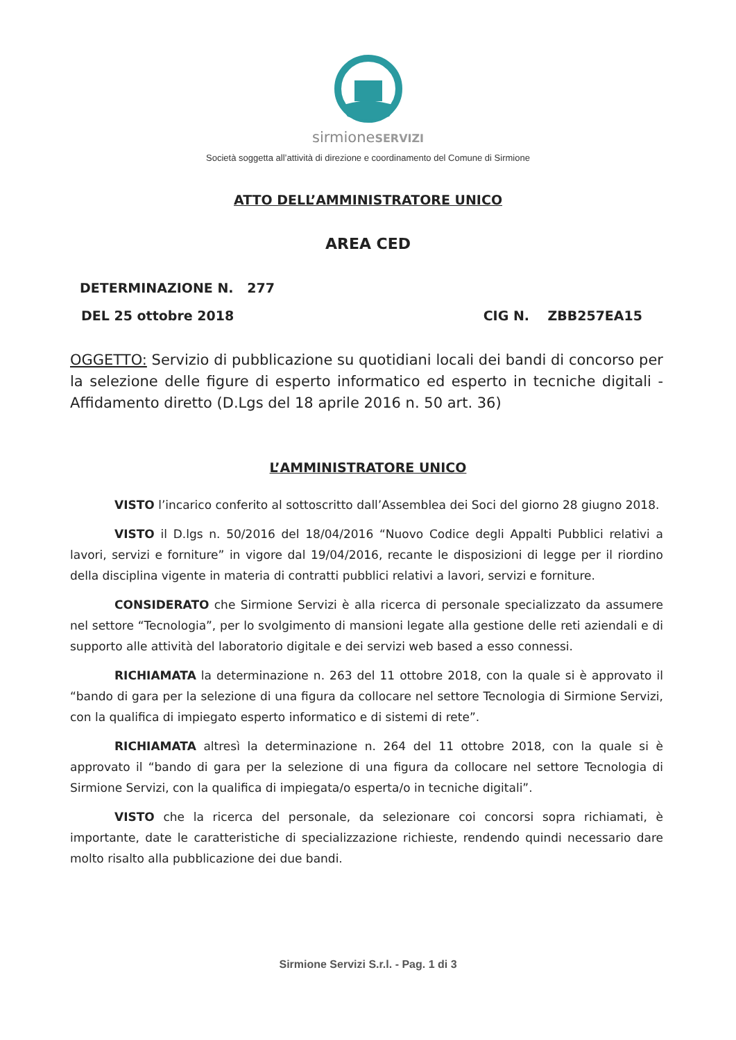sirmioneSERVIZI
Società soggetta all’attività di direzione e coordinamento del Comune di Sirmione
ATTO DELL’AMMINISTRATORE UNICO
AREA CED
DETERMINAZIONE N. 277
DEL 25 ottobre 2018 CIG N. ZBB257EA15
OGGETTO: Servizio di pubblicazione su quotidiani locali dei bandi di concorso per la selezione delle figure di esperto informatico ed esperto in tecniche digitali - Affidamento diretto (D.Lgs del 18 aprile 2016 n. 50 art. 36)
L’AMMINISTRATORE UNICO
VISTO l’incarico conferito al sottoscritto dall’Assemblea dei Soci del giorno 28 giugno 2018.
VISTO il D.lgs n. 50/2016 del 18/04/2016 “Nuovo Codice degli Appalti Pubblici relativi a lavori, servizi e forniture” in vigore dal 19/04/2016, recante le disposizioni di legge per il riordino della disciplina vigente in materia di contratti pubblici relativi a lavori, servizi e forniture.
CONSIDERATO che Sirmione Servizi è alla ricerca di personale specializzato da assumere nel settore “Tecnologia”, per lo svolgimento di mansioni legate alla gestione delle reti aziendali e di supporto alle attività del laboratorio digitale e dei servizi web based a esso connessi.
RICHIAMATA la determinazione n. 263 del 11 ottobre 2018, con la quale si è approvato il “bando di gara per la selezione di una figura da collocare nel settore Tecnologia di Sirmione Servizi, con la qualifica di impiegato esperto informatico e di sistemi di rete”.
RICHIAMATA altresì la determinazione n. 264 del 11 ottobre 2018, con la quale si è approvato il “bando di gara per la selezione di una figura da collocare nel settore Tecnologia di Sirmione Servizi, con la qualifica di impiegata/o esperta/o in tecniche digitali”.
VISTO che la ricerca del personale, da selezionare coi concorsi sopra richiamati, è importante, date le caratteristiche di specializzazione richieste, rendendo quindi necessario dare molto risalto alla pubblicazione dei due bandi.
Sirmione Servizi S.r.l. - Pag. 1 di 3